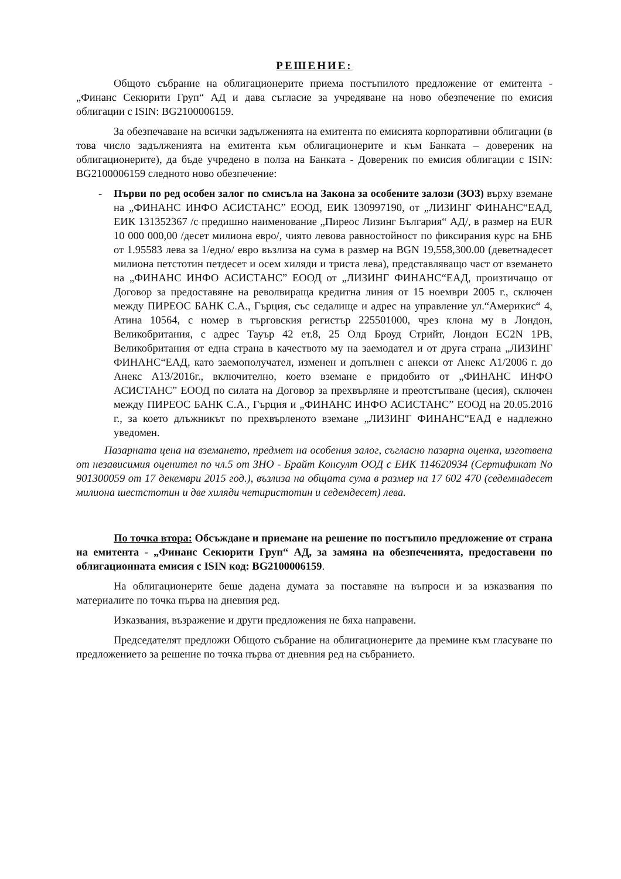РЕШЕНИЕ:
Общото събрание на облигационерите приема постъпилото предложение от емитента - „Финанс Секюрити Груп“ АД и дава съгласие за учредяване на ново обезпечение по емисия облигации с ISIN: BG2100006159.
За обезпечаване на всички задълженията на емитента по емисията корпоративни облигации (в това число задълженията на емитента към облигационерите и към Банката – довереник на облигационерите), да бъде учредено в полза на Банката - Довереник по емисия облигации с ISIN: BG2100006159 следното ново обезпечение:
- Първи по ред особен залог по смисъла на Закона за особените залози (ЗОЗ) върху вземане на „ФИНАНС ИНФО АСИСТАНС” ЕООД, ЕИК 130997190, от „ЛИЗИНГ ФИНАНС“ЕАД, ЕИК 131352367 /с предишно наименование „Пиреос Лизинг България“ АД/, в размер на EUR 10 000 000,00 /десет милиона евро/, чиято левова равностойност по фиксирания курс на БНБ от 1.95583 лева за 1/едно/ евро възлиза на сума в размер на BGN 19,558,300.00 (деветнадесет милиона петстотин петдесет и осем хиляди и триста лева), представляващо част от вземането на „ФИНАНС ИНФО АСИСТАНС” ЕООД от „ЛИЗИНГ ФИНАНС“ЕАД, произтичащо от Договор за предоставяне на револвираща кредитна линия от 15 ноември 2005 г., сключен между ПИРЕОС БАНК С.А., Гърция, със седалище и адрес на управление ул.“Америкис“ 4, Атина 10564, с номер в търговския регистър 225501000, чрез клона му в Лондон, Великобритания, с адрес Тауър 42 ет.8, 25 Олд Броуд Стрийт, Лондон EC2N 1PB, Великобритания от една страна в качеството му на заемодател и от друга страна „ЛИЗИНГ ФИНАНС“ЕАД, като заемополучател, изменен и допълнен с анекси от Анекс А1/2006 г. до Анекс А13/2016г., включително, което вземане е придобито от „ФИНАНС ИНФО АСИСТАНС” ЕООД по силата на Договор за прехвърляне и преотстъпване (цесия), сключен между ПИРЕОС БАНК С.А., Гърция и „ФИНАНС ИНФО АСИСТАНС” ЕООД на 20.05.2016 г., за което длъжникът по прехвърленото вземане „ЛИЗИНГ ФИНАНС“ЕАД е надлежно уведомен.
Пазарната цена на вземането, предмет на особения залог, съгласно пазарна оценка, изготвена от независимия оценител по чл.5 от ЗНО - Брайт Консулт ООД с ЕИК 114620934 (Сертификат No 901300059 от 17 декември 2015 год.), възлиза на общата сума в размер на 17 602 470 (седемнадесет милиона шестстотин и две хиляди четиристотин и седемдесет) лева.
По точка втора: Обсъждане и приемане на решение по постъпило предложение от страна на емитента - „Финанс Секюрити Груп“ АД, за замяна на обезпеченията, предоставени по облигационната емисия с ISIN код: BG2100006159.
На облигационерите беше дадена думата за поставяне на въпроси и за изказвания по материалите по точка първа на дневния ред.
Изказвания, възражение и други предложения не бяха направени.
Председателят предложи Общото събрание на облигационерите да премине към гласуване по предложението за решение по точка първа от дневния ред на събранието.